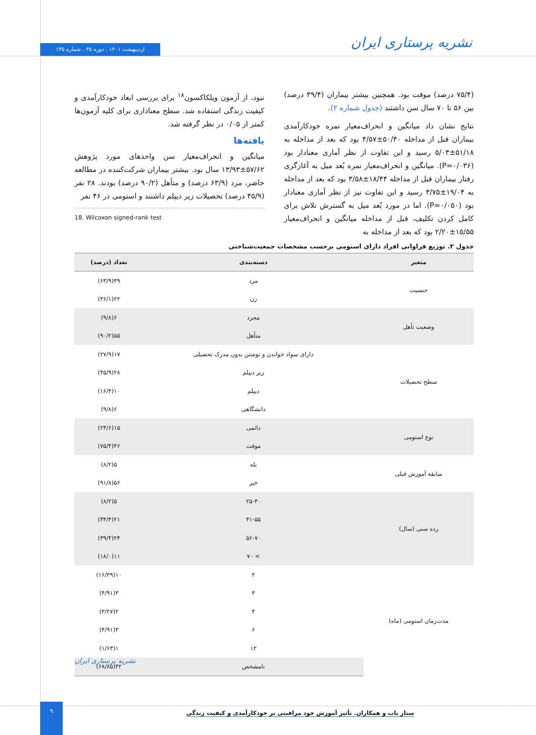نشریه پرستاری ایران اردیبهشت ۱۴۰۱ . دوره ۳۵ . شماره ۱۳۵
نبود، از آزمون ویلکاکسون<sup>۱۸</sup> برای بررسی ابعاد خودکارآمدی و کیفیت زندگی استفاده شد. سطح معناداری برای کلیه آزمون‌ها کمتر از ۰/۰۵ در نظر گرفته شد.
یافته‌ها
میانگین و انحراف‌معیار سن واحدهای مورد پژوهش ۵۷/۶۲±۱۳/۹۳ سال بود. بیشتر بیماران شرکت‌کننده در مطالعه حاضر، مرد (۶۳/۹ درصد) و متأهل (۹۰/۲ درصد) بودند. ۲۸ نفر (۴۵/۹ درصد) تحصیلات زیر دیپلم داشتند و استومی در ۴۶ نفر
18. Wilcoxon signed-rank test
(۷۵/۴ درصد) موقت بود. همچنین بیشتر بیماران (۳۹/۴ درصد) بین ۵۶ تا ۷۰ سال سن داشتند (جدول شماره ۲).
نتایج نشان داد میانگین و انحراف‌معیار نمره خودکارآمدی بیماران قبل از مداخله ۵۰/۴۰±۴/۵۷ بود که بعد از مداخله به ۵۱/۱۸±۵/۰۳ رسید و این تفاوت از نظر آماری معنادار بود (P=۰/۰۳۶). میانگین و انحراف‌معیار نمره بُعد میل به آغازگری رفتار بیماران قبل از مداخله ۱۸/۴۴±۳/۵۸ بود که بعد از مداخله به ۱۹/۰۴±۳/۷۵ رسید و این تفاوت نیز از نظر آماری معنادار بود (P=۰/۰۵۰). اما در مورد بُعد میل به گسترش تلاش برای کامل کردن تکلیف، قبل از مداخله میانگین و انحراف‌معیار ۱۵/۵۵±۲/۲۰ بود که بعد از مداخله به
جدول ۲. توزیع فراوانی افراد دارای استومی برحسب مشخصات جمعیت‌شناختی
| متغیر | دسته‌بندی | تعداد (درصد) |
| --- | --- | --- |
| جنسیت | مرد | ۳۹(۶۳/۹) |
| | زن | ۲۲(۳۶/۱) |
| وضعیت تأهل | مجرد | ۶(۹/۸) |
| | متأهل | ۵۵(۹۰/۲) |
| سطح تحصیلات | دارای سواد خواندن و نوشتن بدون مدرک تحصیلی | ۱۷(۲۷/۹) |
| | زیر دیپلم | ۲۸(۴۵/۹) |
| | دیپلم | ۱۰(۱۶/۴) |
| | دانشگاهی | ۶(۹/۸) |
| نوع استومی | دائمی | ۱۵(۲۴/۶) |
| | موقت | ۴۶(۷۵/۴) |
| سابقه آموزش قبلی | بله | ۵(۸/۲) |
| | خیر | ۵۶(۹۱/۸) |
| رده سنی (سال) | ۲۵-۴۰ | ۵(۸/۲) |
| | ۴۱-۵۵ | ۲۱(۳۴/۴) |
| | ۵۶-۷۰ | ۲۴(۳۹/۴) |
| | > ۷۰ | ۱۱(۱۸/۰) |
| مدت‌زمان استومی (ماه) | ۲ | ۱۰(۱۶/۳۹) |
| | ۳ | ۳(۴/۹۱) |
| | ۴ | ۲(۳/۲۷) |
| | ۶ | ۳(۴/۹۱) |
| | ۱۲ | ۱(۱/۶۳) |
| | نامشخص | ۴۲(۶۸/۸۵) |
نشریه پرستاری ایران
۹
ستار باب و همکاران. تأثیر آموزش خود مراقبتی بر خودکارآمدی و کیفیت زندگی